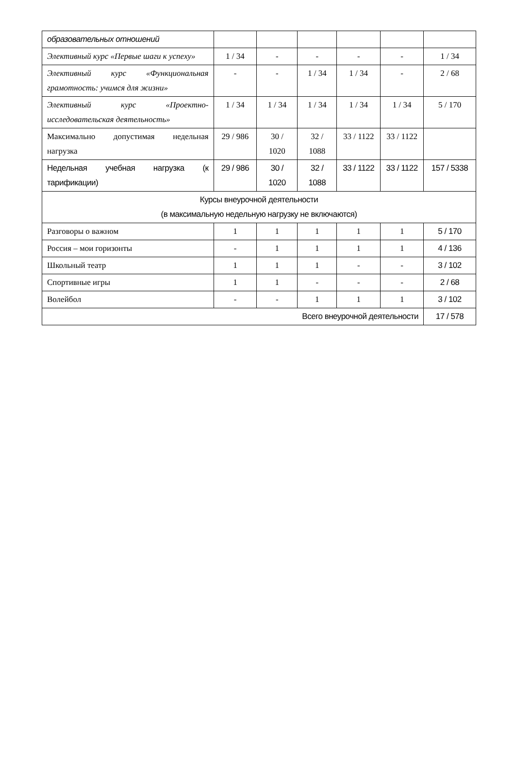| образовательных отношений | | | | | | |
| Элективный курс «Первые шаги к успеху» | 1 / 34 | - | - | - | - | 1 / 34 |
| Элективный курс «Функциональная грамотность: учимся для жизни» | - | - | 1 / 34 | 1 / 34 | - | 2 / 68 |
| Элективный курс «Проектно-исследовательская деятельность» | 1 / 34 | 1 / 34 | 1 / 34 | 1 / 34 | 1 / 34 | 5 / 170 |
| Максимально допустимая недельная нагрузка | 29 / 986 | 30 / 1020 | 32 / 1088 | 33 / 1122 | 33 / 1122 | |
| Недельная учебная нагрузка (к тарификации) | 29 / 986 | 30 / 1020 | 32 / 1088 | 33 / 1122 | 33 / 1122 | 157 / 5338 |
| Курсы внеурочной деятельности (в максимальную недельную нагрузку не включаются) | | | | | | |
| Разговоры о важном | 1 | 1 | 1 | 1 | 1 | 5 / 170 |
| Россия – мои горизонты | - | 1 | 1 | 1 | 1 | 4 / 136 |
| Школьный театр | 1 | 1 | 1 | - | - | 3 / 102 |
| Спортивные игры | 1 | 1 | - | - | - | 2 / 68 |
| Волейбол | - | - | 1 | 1 | 1 | 3 / 102 |
| Всего внеурочной деятельности | | | | | | 17 / 578 |